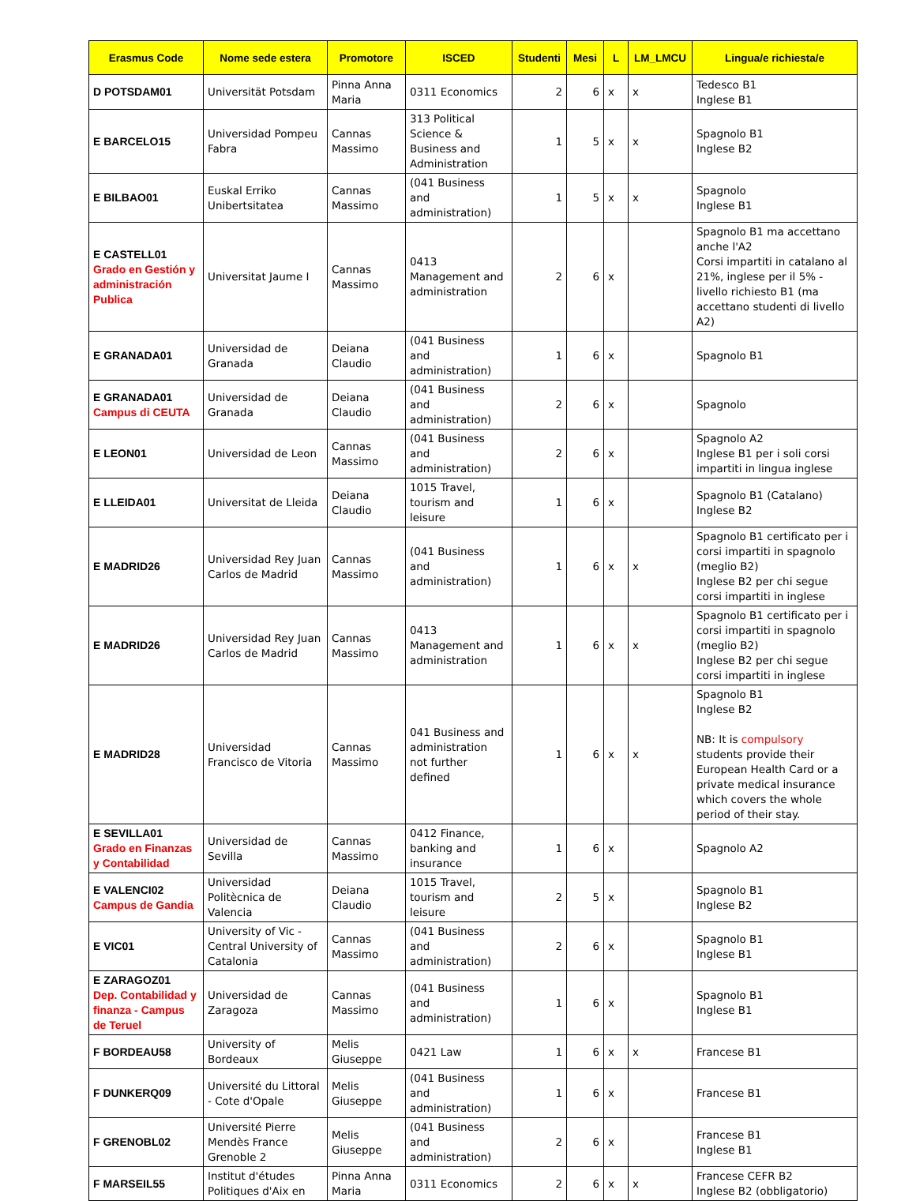| Erasmus Code | Nome sede estera | Promotore | ISCED | Studenti | Mesi | L | LM_LMCU | Lingua/e richiesta/e |
| --- | --- | --- | --- | --- | --- | --- | --- | --- |
| D POTSDAM01 | Universität Potsdam | Pinna Anna Maria | 0311 Economics | 2 | 6 | x | x | Tedesco B1 Inglese B1 |
| E BARCELO15 | Universidad Pompeu Fabra | Cannas Massimo | 313 Political Science & Business and Administration | 1 | 5 | x | x | Spagnolo B1 Inglese B2 |
| E BILBAO01 | Euskal Erriko Unibertsitatea | Cannas Massimo | (041 Business and administration) | 1 | 5 | x | x | Spagnolo Inglese B1 |
| E CASTELL01 Grado en Gestión y administración Publica | Universitat Jaume I | Cannas Massimo | 0413 Management and administration | 2 | 6 | x | | Spagnolo B1 ma accettano anche l'A2 Corsi impartiti in catalano al 21%, inglese per il 5% - livello richiesto B1 (ma accettano studenti di livello A2) |
| E GRANADA01 | Universidad de Granada | Deiana Claudio | (041 Business and administration) | 1 | 6 | x | | Spagnolo B1 |
| E GRANADA01 Campus di CEUTA | Universidad de Granada | Deiana Claudio | (041 Business and administration) | 2 | 6 | x | | Spagnolo |
| E LEON01 | Universidad de Leon | Cannas Massimo | (041 Business and administration) | 2 | 6 | x | | Spagnolo A2 Inglese B1 per i soli corsi impartiti in lingua inglese |
| E LLEIDA01 | Universitat de Lleida | Deiana Claudio | 1015 Travel, tourism and leisure | 1 | 6 | x | | Spagnolo B1 (Catalano) Inglese B2 |
| E MADRID26 | Universidad Rey Juan Carlos de Madrid | Cannas Massimo | (041 Business and administration) | 1 | 6 | x | x | Spagnolo B1 certificato per i corsi impartiti in spagnolo (meglio B2) Inglese B2 per chi segue corsi impartiti in inglese |
| E MADRID26 | Universidad Rey Juan Carlos de Madrid | Cannas Massimo | 0413 Management and administration | 1 | 6 | x | x | Spagnolo B1 certificato per i corsi impartiti in spagnolo (meglio B2) Inglese B2 per chi segue corsi impartiti in inglese |
| E MADRID28 | Universidad Francisco de Vitoria | Cannas Massimo | 041 Business and administration not further defined | 1 | 6 | x | x | Spagnolo B1 Inglese B2 NB: It is compulsory students provide their European Health Card or a private medical insurance which covers the whole period of their stay. |
| E SEVILLA01 Grado en Finanzas y Contabilidad | Universidad de Sevilla | Cannas Massimo | 0412 Finance, banking and insurance | 1 | 6 | x | | Spagnolo A2 |
| E VALENCI02 Campus de Gandia | Universidad Politècnica de Valencia | Deiana Claudio | 1015 Travel, tourism and leisure | 2 | 5 | x | | Spagnolo B1 Inglese B2 |
| E VIC01 | University of Vic - Central University of Catalonia | Cannas Massimo | (041 Business and administration) | 2 | 6 | x | | Spagnolo B1 Inglese B1 |
| E ZARAGOZ01 Dep. Contabilidad y finanza - Campus de Teruel | Universidad de Zaragoza | Cannas Massimo | (041 Business and administration) | 1 | 6 | x | | Spagnolo B1 Inglese B1 |
| F BORDEAU58 | University of Bordeaux | Melis Giuseppe | 0421 Law | 1 | 6 | x | x | Francese B1 |
| F DUNKERQ09 | Université du Littoral - Cote d'Opale | Melis Giuseppe | (041 Business and administration) | 1 | 6 | x | | Francese B1 |
| F GRENOBL02 | Université Pierre Mendès France Grenoble 2 | Melis Giuseppe | (041 Business and administration) | 2 | 6 | x | | Francese B1 Inglese B1 |
| F MARSEIL55 | Institut d'études Politiques d'Aix en | Pinna Anna Maria | 0311 Economics | 2 | 6 | x | x | Francese CEFR B2 Inglese B2 (obbligatorio) |